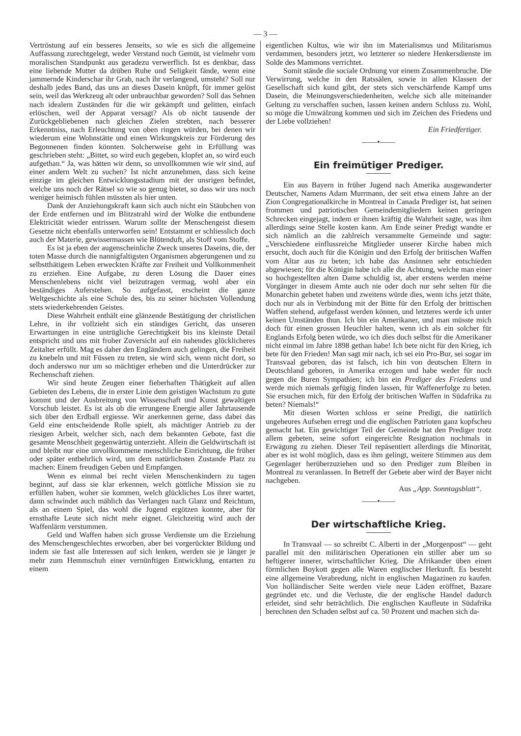— 3 —
Vertröstung auf ein besseres Jenseits, so wie es sich die allgemeine Auffassung zurechtgelegt, weder Verstand noch Gemüt, ist vielmehr vom moralischen Standpunkt aus geradezu verwerflich. Ist es denkbar, dass eine liebende Mutter da drüben Ruhe und Seligkeit fände, wenn eine jammernde Kinderschar ihr Grab, nach ihr verlangend, umsteht? Soll nur deshalb jedes Band, das uns an dieses Dasein knüpft, für immer gelöst sein, weil das Werkzeug alt oder unbrauchbar geworden? Soll das Sehnen nach idealern Zuständen für die wir gekämpft und gelitten, einfach erlöschen, weil der Apparat versagt? Als ob nicht tausende der Zurückgebliebenen nach gleichen Zielen strebten, nach besserer Erkenntniss, nach Erleuchtung von oben ringen würden, bei denen wir wiederum eine Wohnstätte und einen Wirkungskreis zur Förderung des Begonnenen finden könnten. Solcherweise geht in Erfüllung was geschrieben steht: „Bittet, so wird euch gegeben, klopfet an, so wird euch aufgethan.“ Ja, was hätten wir denn, so unvollkommen wie wir sind, auf einer andern Welt zu suchen? Ist nicht anzunehmen, dass sich keine einzige im gleichen Entwicklungsstadium mit der unsrigen befindet, welche uns noch der Rätsel so wie so genug bietet, so dass wir uns noch weniger heimisch fühlen müssten als hier unten.
Dank der Anziehungskraft kann sich auch nicht ein Stäubchen von der Erde entfernen und im Blitzstrahl wird der Wolke die entbundene Elektricität wieder entrissen. Warum sollte der Menschengeist diesem Gesetze nicht ebenfalls unterworfen sein! Entstammt er schliesslich doch auch der Materie, gewissermassen wie Blütenduft, als Stoff vom Stoffe.
Es ist ja eben der augenscheinliche Zweck unseres Daseins, die, der toten Masse durch die nannigfaltigsten Organismen abgerungenen und zu selbstthätigem Leben erweckten Kräfte zur Freiheit und Vollkommenheit zu erziehen. Eine Aufgabe, zu deren Lösung die Dauer eines Menschenlebens nicht viel beizutragen vermag, wohl aber ein beständiges Auferstehen. So aufgefasst, erscheint die ganze Weltgeschichte als eine Schule des, bis zu seiner höchsten Vollendung stets wiederkehrenden Geistes.
Diese Wahrheit enthält eine glänzende Bestätigung der christlichen Lehre, in ihr vollzieht sich ein ständiges Gericht, das unseren Erwartungen in eine untrügliche Gerechtigkeit bis ins kleinste Detail entspricht und uns mit froher Zuversicht auf ein nahendes glücklicheres Zeitalter erfüllt. Mag es daher den Engländern auch gelingen, die Freiheit zu knebeln und mit Füssen zu treten, sie wird sich, wenn nicht dort, so doch anderswo nur um so mächtiger erheben und die Unterdrücker zur Rechenschaft ziehen.
Wir sind heute Zeugen einer fieberhaften Thätigkeit auf allen Gebieten des Lebens, die in erster Linie dem geistigen Wachstum zu gute kommt und der Ausbreitung von Wissenschaft und Kunst gewaltigen Vorschub leistet. Es ist als ob die errungene Energie aller Jahrtausende sich über den Erdball ergiesse. Wir anerkennen gerne, dass dabei das Geld eine entscheidende Rolle spielt, als mächtiger Antrieb zu der riesigen Arbeit, welcher sich, nach dem bekannten Gebote, fast die gesamte Menschheit gegenwärtig unterzieht. Allein die Geldwirtschaft ist und bleibt nur eine unvollkommene menschliche Einrichtung, die früher oder später entbehrlich wird, um dem natürlichsten Zustande Platz zu machen: Einem freudigen Geben und Empfangen.
Wenn es einmal bei recht vielen Menschenkindern zu tagen beginnt, auf dass sie klar erkennen, welch göttliche Mission sie zu erfüllen haben, woher sie kommen, welch glückliches Los ihrer wartet, dann schwindet auch mählich das Verlangen nach Glanz und Reichtum, als an einem Spiel, das wohl die Jugend ergötzen konnte, aber für ernsthafte Leute sich nicht mehr eignet. Gleichzeitig wird auch der Waffenlärm verstummen.
Geld und Waffen haben sich grosse Verdienste um die Erziehung des Menschengeschlechtes erworben, aber bei vorgerückter Bildung und indem sie fast alle Interessen auf sich lenken, werden sie je länger je mehr zum Hemmschuh einer vernünftigen Entwicklung, entarten zu einem
eigentlichen Kultus, wie wir ihn im Materialismus und Militarismus verdammen, besonders jetzt, wo letzterer so niedere Henkersdienste im Solde des Mammons verrichtet.
Somit stände die sociale Ordnung vor einem Zusammenbruche. Die Verwirrung, welche in den Ratssälen, sowie in allen Klassen der Gesellschaft sich kund gibt, der stets sich verschärfende Kampf ums Dasein, die Meinungsverschiedenheiten, welche sich alle miteinander Geltung zu verschaffen suchen, lassen keinen andern Schluss zu. Wohl, so möge die Umwälzung kommen und sich im Zeichen des Friedens und der Liebe vollziehen!
Ein Friedfertiger.
——•——
Ein freimütiger Prediger.
Ein aus Bayern in früher Jugend nach Amerika ausgewanderter Deutscher, Namens Adam Murrmann, der seit etwa einem Jahre an der Zion Congregationalkirche in Montreal in Canada Prediger ist, hat seinen frommen und patriotischen Gemeindemitgliedern keinen geringen Schrecken eingejagt, indem er ihnen kräftig die Wahrheit sagte, was ihm allerdings seine Stelle kosten kann. Am Ende seiner Predigt wandte er sich nämlich an die zahlreich versammelte Gemeinde und sagte: „Verschiedene einflussreiche Mitglieder unserer Kirche haben mich ersucht, doch auch für die Königin und den Erfolg der britischen Waffen vom Altar aus zu beten; ich habe das Ansinnen sehr entschieden abgewiesen; für die Königin habe ich alle die Achtung, welche man einer so hochgestellten alten Dame schuldig ist, aber erstens werden meine Vorgänger in diesem Amte auch nie oder doch nur sehr selten für die Monarchin gebetet haben und zweitens würde dies, wenn ichs jetzt thäte, doch nur als in Verbindung mit der Bitte für den Erfolg der brittischen Waffen stehend, aufgefasst werden können, und letzteres werde ich unter keinen Umständen thun. Ich bin ein Amerikaner, und man müsste mich doch für einen grossen Heuchler halten, wenn ich als ein solcher für Englands Erfolg beten würde, wo ich dies doch selbst für die Amerikaner nicht einmal im Jahre 1898 gethan habe! Ich bete nicht für den Krieg, ich bete für den Frieden! Man sagt mir nach, ich sei ein Pro-Bur, sei sogar im Transvaal geboren, das ist falsch, ich bin von deutschen Eltern in Deutschland geboren, in Amerika erzogen und habe weder für noch gegen die Buren Sympathien; ich bin ein Prediger des Friedens und werde mich niemals gefügig finden lassen, für Waffenerfolge zu beten. Sie ersuchen mich, für den Erfolg der britischen Waffen in Südafrika zu beten? Niemals!“
Mit diesen Worten schloss er seine Predigt, die natürlich ungeheures Aufsehen erregt und die englischen Patrioten ganz kopfscheu gemacht hat. Ein gewichtiger Teil der Gemeinde hat den Prediger trotz allem gebeten, seine sofort eingereichte Resignation nochmals in Erwägung zu ziehen. Dieser Teil repäsentiert allerdings die Minorität, aber es ist wohl möglich, dass es ihm gelingt, weitere Stimmen aus dem Gegenlager herüberzuziehen und so den Prediger zum Bleiben in Montreal zu veranlassen. In Betreff der Gebete aber wird der Bayer nicht nachgeben.
Aus „App. Sonntagsblatt“.
——•——
Der wirtschaftliche Krieg.
In Transvaal — so schreibt C. Alberti in der „Morgenpost“ — geht parallel mit den militärischen Operationen ein stiller aber um so heftigerer innerer, wirtschaftlicher Krieg. Die Afrikander üben einen förmlichen Boykott gegen alle Waren englischer Herkunft. Es besteht eine allgemeine Verabredung, nicht in englischen Magazinen zu kaufen. Von holländischer Seite werden viele neue Läden eröffnet, Bazare gegründet etc. und die Verluste, die der englische Handel dadurch erleidet, sind sehr beträchtlich. Die englischen Kaufleute in Südafrika berechnen den Schaden selbst auf ca. 50 Prozent und machen sich da-